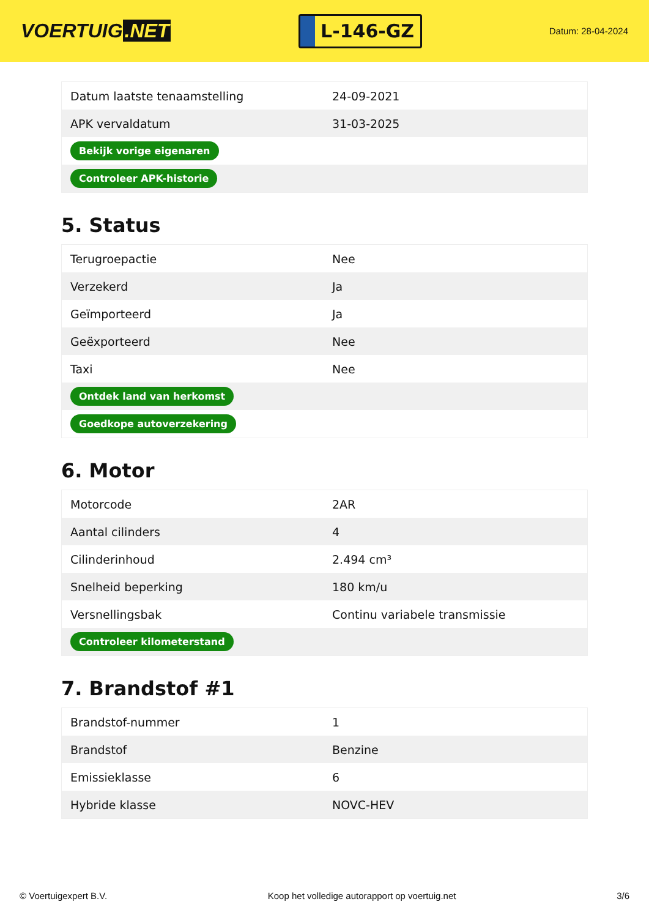VOERTUIG.NET
L-146-GZ
Datum: 28-04-2024
| Datum laatste tenaamstelling | 24-09-2021 |
| APK vervaldatum | 31-03-2025 |
| Bekijk vorige eigenaren | |
| Controleer APK-historie | |
5. Status
| Terugroepactie | Nee |
| Verzekerd | Ja |
| Geïmporteerd | Ja |
| Geëxporteerd | Nee |
| Taxi | Nee |
| Ontdek land van herkomst | |
| Goedkope autoverzekering | |
6. Motor
| Motorcode | 2AR |
| Aantal cilinders | 4 |
| Cilinderinhoud | 2.494 cm³ |
| Snelheid beperking | 180 km/u |
| Versnellingsbak | Continu variabele transmissie |
| Controleer kilometerstand | |
7. Brandstof #1
| Brandstof-nummer | 1 |
| Brandstof | Benzine |
| Emissieklasse | 6 |
| Hybride klasse | NOVC-HEV |
© Voertuigexpert B.V. Koop het volledige autorapport op voertuig.net 3/6